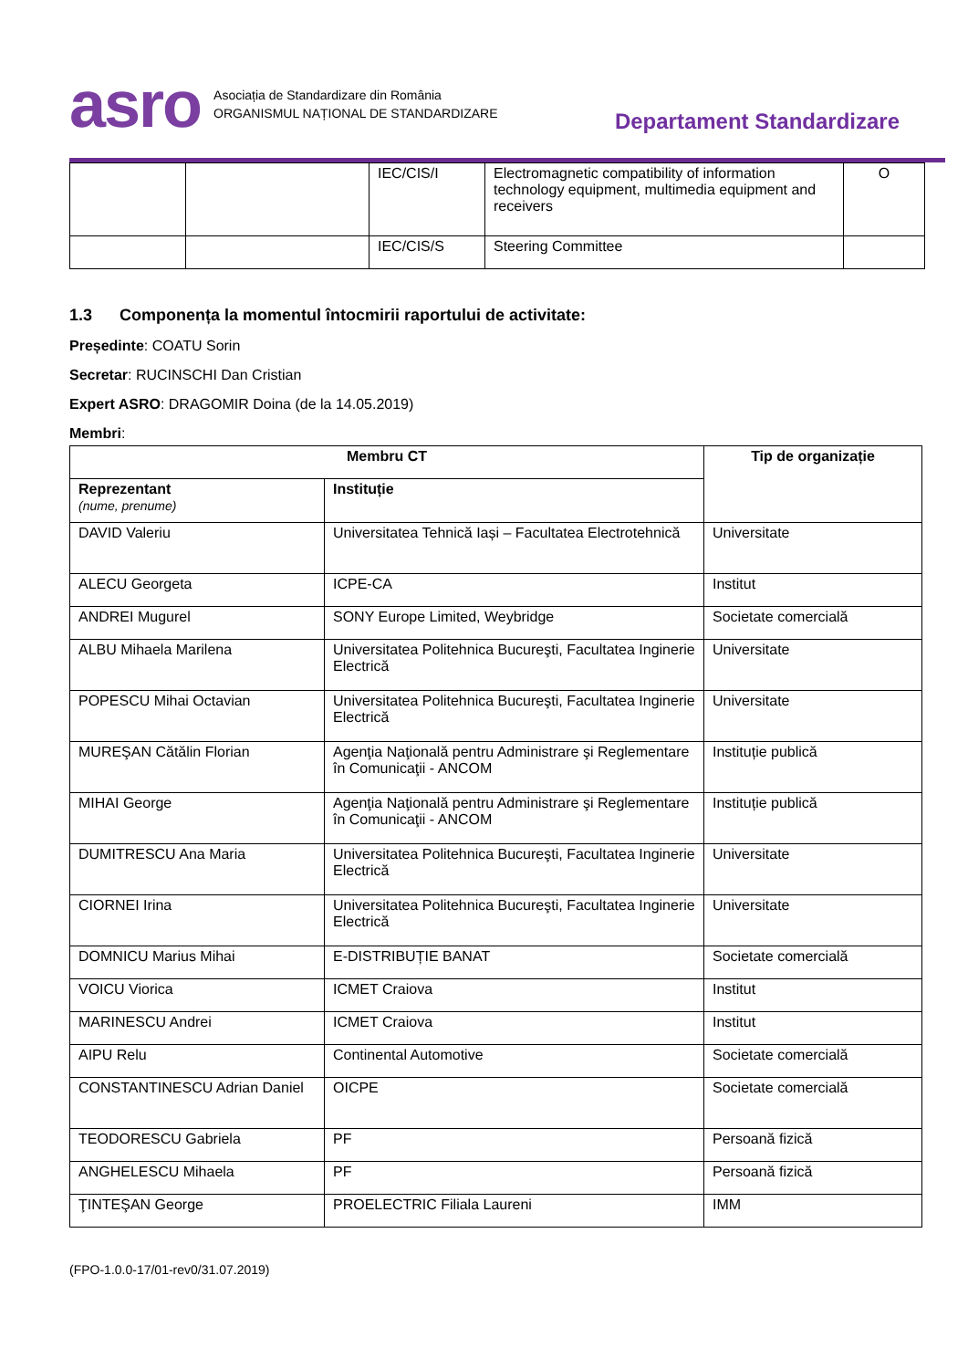asro Asociația de Standardizare din România
ORGANISMUL NAȚIONAL DE STANDARDIZARE
Departament Standardizare
| | | IEC/CIS/I | Electromagnetic compatibility of information technology equipment, multimedia equipment and receivers | O |
| | | IEC/CIS/S | Steering Committee | |
1.3 Componența la momentul întocmirii raportului de activitate:
Președinte: COATU Sorin
Secretar: RUCINSCHI Dan Cristian
Expert ASRO: DRAGOMIR Doina (de la 14.05.2019)
Membri:
| Membru CT | | Tip de organizație |
| --- | --- | --- |
| Reprezentant (nume, prenume) | Instituție | |
| DAVID Valeriu | Universitatea Tehnică Iași – Facultatea Electrotehnică | Universitate |
| ALECU Georgeta | ICPE-CA | Institut |
| ANDREI Mugurel | SONY Europe Limited, Weybridge | Societate comercială |
| ALBU Mihaela Marilena | Universitatea Politehnica Bucureşti, Facultatea Inginerie Electrică | Universitate |
| POPESCU Mihai Octavian | Universitatea Politehnica Bucureşti, Facultatea Inginerie Electrică | Universitate |
| MUREŞAN Cătălin Florian | Agenţia Naţională pentru Administrare şi Reglementare în Comunicaţii - ANCOM | Instituție publică |
| MIHAI George | Agenţia Naţională pentru Administrare şi Reglementare în Comunicaţii - ANCOM | Instituție publică |
| DUMITRESCU Ana Maria | Universitatea Politehnica Bucureşti, Facultatea Inginerie Electrică | Universitate |
| CIORNEI Irina | Universitatea Politehnica Bucureşti, Facultatea Inginerie Electrică | Universitate |
| DOMNICU Marius Mihai | E-DISTRIBUȚIE BANAT | Societate comercială |
| VOICU Viorica | ICMET Craiova | Institut |
| MARINESCU Andrei | ICMET Craiova | Institut |
| AIPU Relu | Continental Automotive | Societate comercială |
| CONSTANTINESCU Adrian Daniel | OICPE | Societate comercială |
| TEODORESCU Gabriela | PF | Persoană fizică |
| ANGHELESCU Mihaela | PF | Persoană fizică |
| ŢINTEŞAN George | PROELECTRIC Filiala Laureni | IMM |
(FPO-1.0.0-17/01-rev0/31.07.2019)